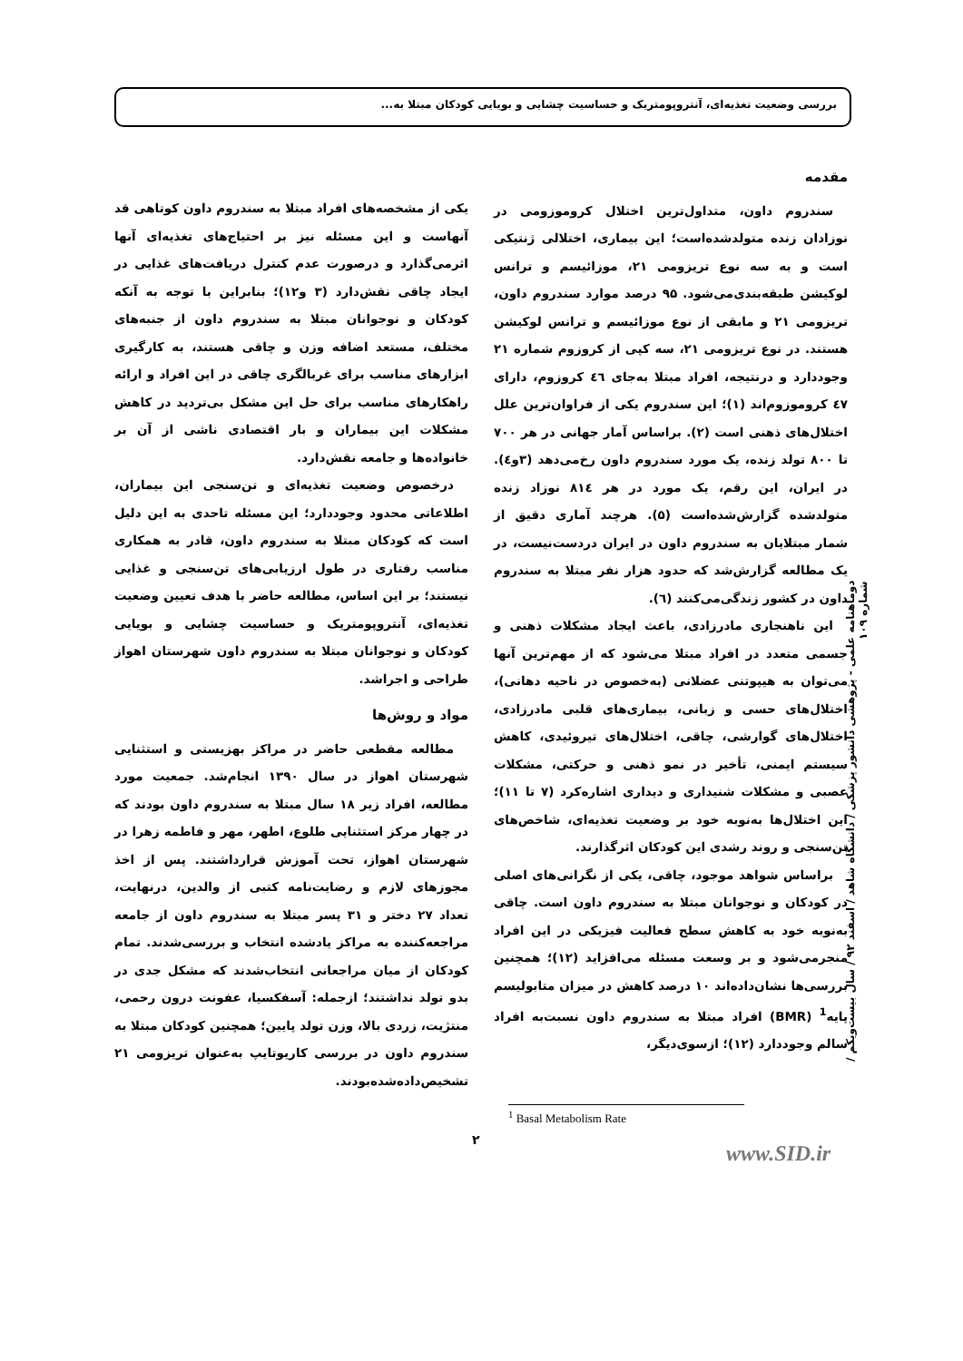بررسی وضعیت تغذیه‌ای، آنتروپومتریک و حساسیت چشایی و بویایی کودکان مبتلا به...
مقدمه
سندروم داون، متداول‌ترین اختلال کروموزومی در نوزادان زنده متولدشده‌است؛ این بیماری، اختلالی ژنتیکی است و به سه نوع تریزومی ۲۱، موزائیسم و ترانس لوکیشن طبقه‌بندی‌می‌شود. ۹۵ درصد موارد سندروم داون، تریزومی ۲۱ و مابقی از نوع موزائیسم و ترانس لوکیشن هستند. در نوع تریزومی ۲۱، سه کپی از کروزوم شماره ۲۱ وجوددارد و درنتیجه، افراد مبتلا به‌جای ٤٦ کروزوم، دارای ٤٧ کروموزوم‌اند (۱)؛ این سندروم یکی از فراوان‌ترین علل اختلال‌های ذهنی است (۲). براساس آمار جهانی در هر ۷۰۰ تا ۸۰۰ تولد زنده، یک مورد سندروم داون رخ‌می‌دهد (۳و٤). در ایران، این رقم، یک مورد در هر ۸۱٤ نوزاد زنده متولدشده گزارش‌شده‌است (۵). هرچند آماری دقیق از شمار مبتلایان به سندروم داون در ایران دردست‌نیست، در یک مطالعه گزارش‌شد که حدود هزار نفر مبتلا به سندروم داون در کشور زندگی‌می‌کنند (٦).
این ناهنجاری مادرزادی، باعث ایجاد مشکلات ذهنی و جسمی متعدد در افراد مبتلا می‌شود که از مهم‌ترین آنها می‌توان به هیپوتنی عضلانی (به‌خصوص در ناحیه دهانی)، اختلال‌های حسی و زبانی، بیماری‌های قلبی مادرزادی، اختلال‌های گوارشی، چاقی، اختلال‌های تیروئیدی، کاهش سیستم ایمنی، تأخیر در نمو ذهنی و حرکتی، مشکلات عصبی و مشکلات شنیداری و دیداری اشاره‌کرد (۷ تا ۱۱)؛ این اختلال‌ها به‌نوبه خود بر وضعیت تغذیه‌ای، شاخص‌های تن‌سنجی و روند رشدی این کودکان اثرگذارند.
براساس شواهد موجود، چاقی، یکی از نگرانی‌های اصلی در کودکان و نوجوانان مبتلا به سندروم داون است. چاقی به‌نوبه خود به کاهش سطح فعالیت فیزیکی در این افراد منجرمی‌شود و بر وسعت مسئله می‌افزاید (۱۲)؛ همچنین بررسی‌ها نشان‌داده‌اند ۱۰ درصد کاهش در میزان متابولیسم پایه<sup>1</sup> (BMR) افراد مبتلا به سندروم داون نسبت‌به افراد سالم وجوددارد (۱۲)؛ ازسوی‌دیگر،
یکی از مشخصه‌های افراد مبتلا به سندروم داون کوتاهی قد آنهاست و این مسئله نیز بر احتیاج‌های تغذیه‌ای آنها اثرمی‌گذارد و درصورت عدم کنترل دریافت‌های غذایی در ایجاد چاقی نقش‌دارد (۳ و۱۲)؛ بنابراین با توجه به آنکه کودکان و نوجوانان مبتلا به سندروم داون از جنبه‌های مختلف، مستعد اضافه وزن و چاقی هستند، به کارگیری ابزارهای مناسب برای غربالگری چاقی در این افراد و ارائه راهکارهای مناسب برای حل این مشکل بی‌تردید در کاهش مشکلات این بیماران و بار اقتصادی ناشی از آن بر خانواده‌ها و جامعه نقش‌دارد.
درخصوص وضعیت تغذیه‌ای و تن‌سنجی این بیماران، اطلاعاتی محدود وجوددارد؛ این مسئله تاحدی به این دلیل است که کودکان مبتلا به سندروم داون، قادر به همکاری مناسب رفتاری در طول ارزیابی‌های تن‌سنجی و غذایی نیستند؛ بر این اساس، مطالعه حاضر با هدف تعیین وضعیت تغذیه‌ای، آنتروپومتریک و حساسیت چشایی و بویایی کودکان و نوجوانان مبتلا به سندروم داون شهرستان اهواز طراحی و اجراشد.
مواد و روش‌ها
مطالعه مقطعی حاضر در مراکز بهزیستی و استثنایی شهرستان اهواز در سال ۱۳۹۰ انجام‌شد. جمعیت مورد مطالعه، افراد زیر ۱۸ سال مبتلا به سندروم داون بودند که در چهار مرکز استثنایی طلوع، اطهر، مهر و فاطمه زهرا در شهرستان اهواز، تحت آموزش قرارداشتند. پس از اخذ مجوزهای لازم و رضایت‌نامه کتبی از والدین، درنهایت، تعداد ۲۷ دختر و ۳۱ پسر مبتلا به سندروم داون از جامعه مراجعه‌کننده به مراکز یادشده انتخاب و بررسی‌شدند. تمام کودکان از میان مراجعانی انتخاب‌شدند که مشکل جدی در بدو تولد نداشتند؛ ازجمله: آسفکسیا، عفونت درون رحمی، منتژیت، زردی بالا، وزن تولد پایین؛ همچنین کودکان مبتلا به سندروم داون در بررسی کاریوتایپ به‌عنوان تریزومی ۲۱ تشخیص‌داده‌شده‌بودند.
دوماهنامه علمی - پژوهشی دانشور پزشکی / دانشگاه شاهد / اسفند ۹۲ / سال بیست‌ویکم / شماره ۱۰۹
<sup>1</sup> Basal Metabolism Rate
۲
www.SID.ir